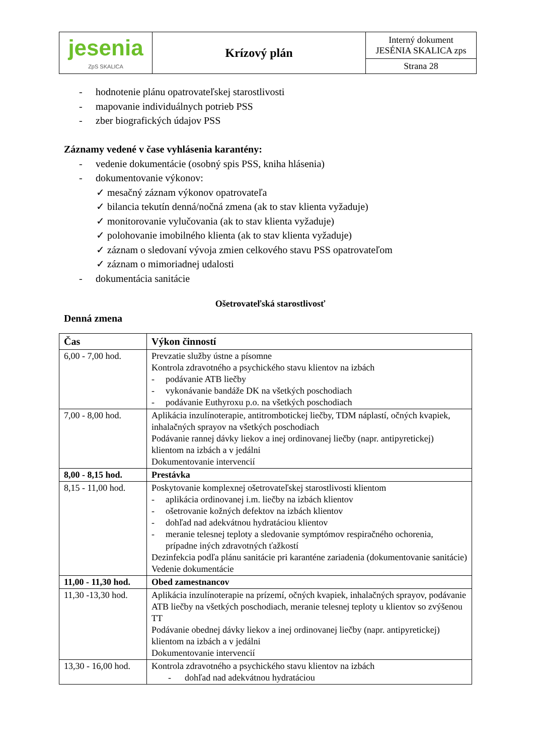| jesenia ZpS SKALICA | Krízový plán | Interný dokument JESÉNIA SKALICA zps |
| | | Strana 28 |
- hodnotenie plánu opatrovateľskej starostlivosti
- mapovanie individuálnych potrieb PSS
- zber biografických údajov PSS
Záznamy vedené v čase vyhlásenia karantény:
- vedenie dokumentácie (osobný spis PSS, kniha hlásenia)
- dokumentovanie výkonov:
✓ mesačný záznam výkonov opatrovateľa
✓ bilancia tekutín denná/nočná zmena (ak to stav klienta vyžaduje)
✓ monitorovanie vylučovania (ak to stav klienta vyžaduje)
✓ polohovanie imobilného klienta (ak to stav klienta vyžaduje)
✓ záznam o sledovaní vývoja zmien celkového stavu PSS opatrovateľom
✓ záznam o mimoriadnej udalosti
- dokumentácia sanitácie
Ošetrovateľská starostlivosť
Denná zmena
| Čas | Výkon činností |
| --- | --- |
| 6,00 - 7,00 hod. | Prevzatie služby ústne a písomne Kontrola zdravotného a psychického stavu klientov na izbách - podávanie ATB liečby - vykonávanie bandáže DK na všetkých poschodiach - podávanie Euthyroxu p.o. na všetkých poschodiach |
| 7,00 - 8,00 hod. | Aplikácia inzulínoterapie, antitrombotickej liečby, TDM náplastí, očných kvapiek, inhalačných sprayov na všetkých poschodiach Podávanie rannej dávky liekov a inej ordinovanej liečby (napr. antipyretickej) klientom na izbách a v jedálni Dokumentovanie intervencií |
| 8,00 - 8,15 hod. | Prestávka |
| 8,15 - 11,00 hod. | Poskytovanie komplexnej ošetrovateľskej starostlivosti klientom - aplikácia ordinovanej i.m. liečby na izbách klientov - ošetrovanie kožných defektov na izbách klientov - dohľad nad adekvátnou hydratáciou klientov - meranie telesnej teploty a sledovanie symptómov respiračného ochorenia, prípadne iných zdravotných ťažkostí Dezinfekcia podľa plánu sanitácie pri karanténe zariadenia (dokumentovanie sanitácie) Vedenie dokumentácie |
| 11,00 - 11,30 hod. | Obed zamestnancov |
| 11,30 -13,30 hod. | Aplikácia inzulínoterapie na prízemí, očných kvapiek, inhalačných sprayov, podávanie ATB liečby na všetkých poschodiach, meranie telesnej teploty u klientov so zvýšenou TT Podávanie obednej dávky liekov a inej ordinovanej liečby (napr. antipyretickej) klientom na izbách a v jedálni Dokumentovanie intervencií |
| 13,30 - 16,00 hod. | Kontrola zdravotného a psychického stavu klientov na izbách - dohľad nad adekvátnou hydratáciou |